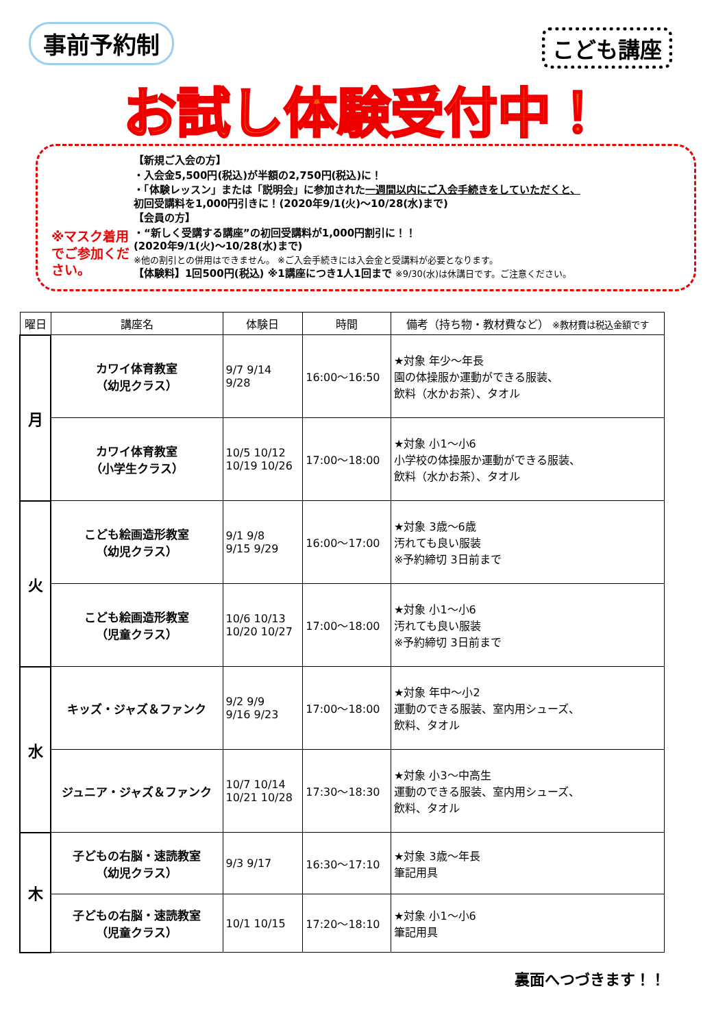事前予約制 こども講座
お試し体験受付中！
※マスク着用でご参加ください。
【新規ご入会の方】
・入会金5,500円(税込)が半額の2,750円(税込)に！
・「体験レッスン」または「説明会」に参加された一週間以内にご入会手続きをしていただくと、
初回受講料を1,000円引きに！(2020年9/1(火)～10/28(水)まで)
【会員の方】
・“新しく受講する講座”の初回受講料が1,000円割引に！！
(2020年9/1(火)～10/28(水)まで)
※他の割引との併用はできません。 ※ご入会手続きには入会金と受講料が必要となります。
【体験料】1回500円(税込) ※1講座につき1人1回まで ※9/30(水)は休講日です。ご注意ください。
| 曜日 | 講座名 | 体験日 | 時間 | 備考（持ち物・教材費など） ※教材費は税込金額です |
| --- | --- | --- | --- | --- |
| 月 | カワイ体育教室 （幼児クラス） | 9/7 9/14 9/28 | 16:00～16:50 | ★対象 年少～年長 園の体操服か運動ができる服装、 飲料（水かお茶）、タオル |
| | カワイ体育教室 （小学生クラス） | 10/5 10/12 10/19 10/26 | 17:00～18:00 | ★対象 小1～小6 小学校の体操服か運動ができる服装、 飲料（水かお茶）、タオル |
| 火 | こども絵画造形教室 （幼児クラス） | 9/1 9/8 9/15 9/29 | 16:00～17:00 | ★対象 3歳～6歳 汚れても良い服装 ※予約締切 3日前まで |
| | こども絵画造形教室 （児童クラス） | 10/6 10/13 10/20 10/27 | 17:00～18:00 | ★対象 小1～小6 汚れても良い服装 ※予約締切 3日前まで |
| 水 | キッズ・ジャズ＆ファンク | 9/2 9/9 9/16 9/23 | 17:00～18:00 | ★対象 年中～小2 運動のできる服装、室内用シューズ、 飲料、タオル |
| | ジュニア・ジャズ＆ファンク | 10/7 10/14 10/21 10/28 | 17:30～18:30 | ★対象 小3～中高生 運動のできる服装、室内用シューズ、 飲料、タオル |
| 木 | 子どもの右脳・速読教室 （幼児クラス） | 9/3 9/17 | 16:30～17:10 | ★対象 3歳～年長 筆記用具 |
| | 子どもの右脳・速読教室 （児童クラス） | 10/1 10/15 | 17:20～18:10 | ★対象 小1～小6 筆記用具 |
裏面へつづきます！！